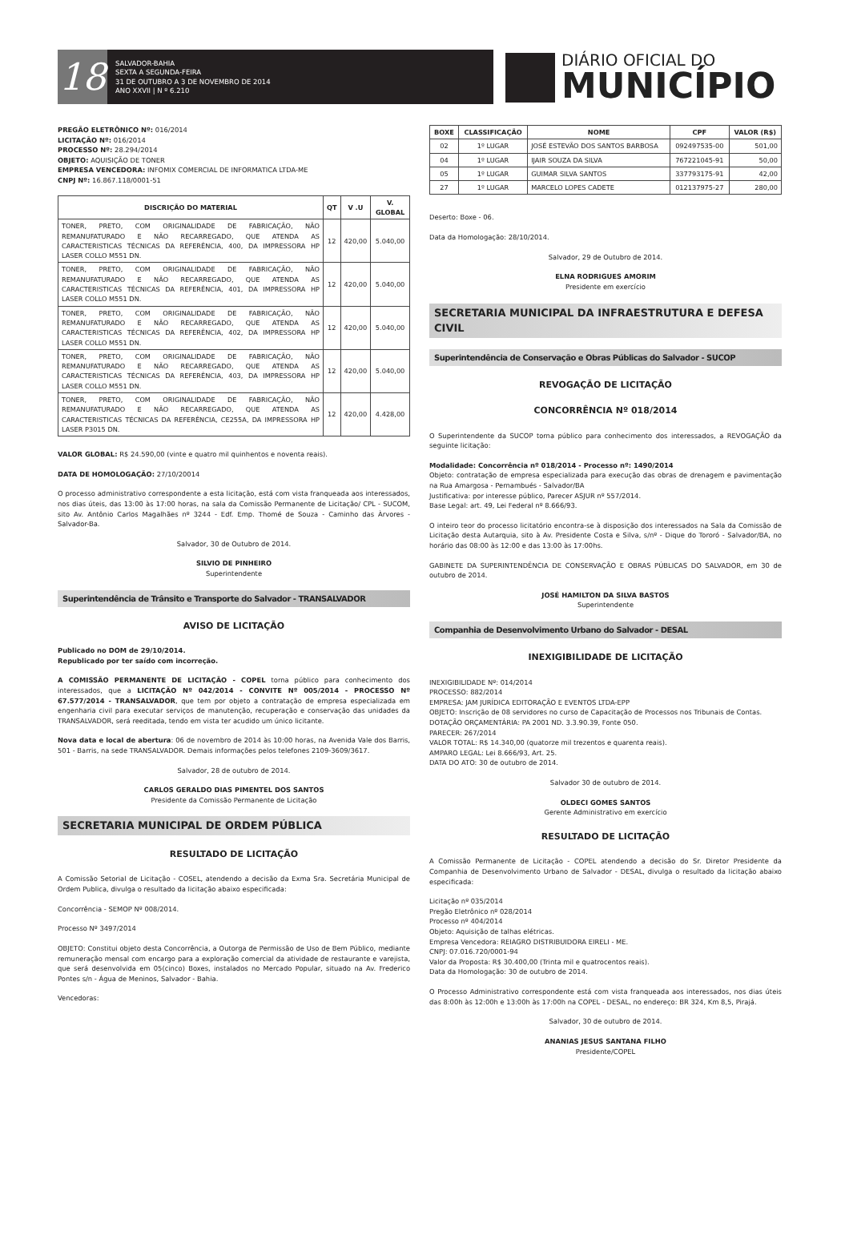18
SALVADOR-BAHIA
SEXTA A SEGUNDA-FEIRA
31 DE OUTUBRO A 3 DE NOVEMBRO DE 2014
ANO XXVII | N º 6.210
DIÁRIO OFICIAL DO
MUNICÍPIO
PREGÃO ELETRÔNICO Nº: 016/2014
LICITAÇÃO Nº: 016/2014
PROCESSO Nº: 28.294/2014
OBJETO: AQUISIÇÃO DE TONER
EMPRESA VENCEDORA: INFOMIX COMERCIAL DE INFORMATICA LTDA-ME
CNPJ Nº: 16.867.118/0001-51
| DISCRIÇÃO DO MATERIAL | QT | V .U | V. GLOBAL |
| --- | --- | --- | --- |
| TONER, PRETO, COM ORIGINALIDADE DE FABRICAÇÃO, NÃO REMANUFATURADO E NÃO RECARREGADO, QUE ATENDA AS CARACTERISTICAS TÉCNICAS DA REFERÊNCIA, 400, DA IMPRESSORA HP LASER COLLO M551 DN. | 12 | 420,00 | 5.040,00 |
| TONER, PRETO, COM ORIGINALIDADE DE FABRICAÇÃO, NÃO REMANUFATURADO E NÃO RECARREGADO, QUE ATENDA AS CARACTERISTICAS TÉCNICAS DA REFERÊNCIA, 401, DA IMPRESSORA HP LASER COLLO M551 DN. | 12 | 420,00 | 5.040,00 |
| TONER, PRETO, COM ORIGINALIDADE DE FABRICAÇÃO, NÃO REMANUFATURADO E NÃO RECARREGADO, QUE ATENDA AS CARACTERISTICAS TÉCNICAS DA REFERÊNCIA, 402, DA IMPRESSORA HP LASER COLLO M551 DN. | 12 | 420,00 | 5.040,00 |
| TONER, PRETO, COM ORIGINALIDADE DE FABRICAÇÃO, NÃO REMANUFATURADO E NÃO RECARREGADO, QUE ATENDA AS CARACTERISTICAS TÉCNICAS DA REFERÊNCIA, 403, DA IMPRESSORA HP LASER COLLO M551 DN. | 12 | 420,00 | 5.040,00 |
| TONER, PRETO, COM ORIGINALIDADE DE FABRICAÇÃO, NÃO REMANUFATURADO E NÃO RECARREGADO, QUE ATENDA AS CARACTERISTICAS TÉCNICAS DA REFERÊNCIA, CE255A, DA IMPRESSORA HP LASER P3015 DN. | 12 | 420,00 | 4.428,00 |
VALOR GLOBAL: R$ 24.590,00 (vinte e quatro mil quinhentos e noventa reais).
DATA DE HOMOLOGAÇÃO: 27/10/20014
O processo administrativo correspondente a esta licitação, está com vista franqueada aos interessados, nos dias úteis, das 13:00 às 17:00 horas, na sala da Comissão Permanente de Licitação/ CPL - SUCOM, sito Av. Antônio Carlos Magalhães nº 3244 - Edf. Emp. Thomé de Souza - Caminho das Àrvores - Salvador-Ba.
Salvador, 30 de Outubro de 2014.
SILVIO DE PINHEIRO
Superintendente
Superintendência de Trânsito e Transporte do Salvador - TRANSALVADOR
AVISO DE LICITAÇÃO
Publicado no DOM de 29/10/2014.
Republicado por ter saído com incorreção.
A COMISSÃO PERMANENTE DE LICITAÇÃO - COPEL torna público para conhecimento dos interessados, que a LICITAÇÃO Nº 042/2014 - CONVITE Nº 005/2014 - PROCESSO Nº 67.577/2014 - TRANSALVADOR, que tem por objeto a contratação de empresa especializada em engenharia civil para executar serviços de manutenção, recuperação e conservação das unidades da TRANSALVADOR, será reeditada, tendo em vista ter acudido um único licitante.
Nova data e local de abertura: 06 de novembro de 2014 às 10:00 horas, na Avenida Vale dos Barris, 501 - Barris, na sede TRANSALVADOR. Demais informações pelos telefones 2109-3609/3617.
Salvador, 28 de outubro de 2014.
CARLOS GERALDO DIAS PIMENTEL DOS SANTOS
Presidente da Comissão Permanente de Licitação
SECRETARIA MUNICIPAL DE ORDEM PÚBLICA
RESULTADO DE LICITAÇÃO
A Comissão Setorial de Licitação - COSEL, atendendo a decisão da Exma Sra. Secretária Municipal de Ordem Publica, divulga o resultado da licitação abaixo especificada:
Concorrência - SEMOP Nº 008/2014.
Processo Nº 3497/2014
OBJETO: Constitui objeto desta Concorrência, a Outorga de Permissão de Uso de Bem Público, mediante remuneração mensal com encargo para a exploração comercial da atividade de restaurante e varejista, que será desenvolvida em 05(cinco) Boxes, instalados no Mercado Popular, situado na Av. Frederico Pontes s/n - Água de Meninos, Salvador - Bahia.
Vencedoras:
| BOXE | CLASSIFICAÇÃO | NOME | CPF | VALOR (R$) |
| --- | --- | --- | --- | --- |
| 02 | 1º LUGAR | JOSÉ ESTEVÃO DOS SANTOS BARBOSA | 092497535-00 | 501,00 |
| 04 | 1º LUGAR | IJAIR SOUZA DA SILVA | 767221045-91 | 50,00 |
| 05 | 1º LUGAR | GUIMAR SILVA SANTOS | 337793175-91 | 42,00 |
| 27 | 1º LUGAR | MARCELO LOPES CADETE | 012137975-27 | 280,00 |
Deserto: Boxe - 06.
Data da Homologação: 28/10/2014.
Salvador, 29 de Outubro de 2014.
ELNA RODRIGUES AMORIM
Presidente em exercício
SECRETARIA MUNICIPAL DA INFRAESTRUTURA E DEFESA CIVIL
Superintendência de Conservação e Obras Públicas do Salvador - SUCOP
REVOGAÇÃO DE LICITAÇÃO
CONCORRÊNCIA Nº 018/2014
O Superintendente da SUCOP torna público para conhecimento dos interessados, a REVOGAÇÃO da seguinte licitação:
Modalidade: Concorrência nº 018/2014 - Processo nº: 1490/2014
Objeto: contratação de empresa especializada para execução das obras de drenagem e pavimentação na Rua Amargosa - Pernambués - Salvador/BA
Justificativa: por interesse público, Parecer ASJUR nº 557/2014.
Base Legal: art. 49, Lei Federal nº 8.666/93.
O inteiro teor do processo licitatório encontra-se à disposição dos interessados na Sala da Comissão de Licitação desta Autarquia, sito à Av. Presidente Costa e Silva, s/nº - Dique do Tororó - Salvador/BA, no horário das 08:00 às 12:00 e das 13:00 às 17:00hs.
GABINETE DA SUPERINTENDÊNCIA DE CONSERVAÇÃO E OBRAS PÚBLICAS DO SALVADOR, em 30 de outubro de 2014.
JOSÉ HAMILTON DA SILVA BASTOS
Superintendente
Companhia de Desenvolvimento Urbano do Salvador - DESAL
INEXIGIBILIDADE DE LICITAÇÃO
INEXIGIBILIDADE Nº: 014/2014
PROCESSO: 882/2014
EMPRESA: JAM JURÍDICA EDITORAÇÃO E EVENTOS LTDA-EPP
OBJETO: Inscrição de 08 servidores no curso de Capacitação de Processos nos Tribunais de Contas.
DOTAÇÃO ORÇAMENTÁRIA: PA 2001 ND. 3.3.90.39, Fonte 050.
PARECER: 267/2014
VALOR TOTAL: R$ 14.340,00 (quatorze mil trezentos e quarenta reais).
AMPARO LEGAL: Lei 8.666/93, Art. 25.
DATA DO ATO: 30 de outubro de 2014.
Salvador 30 de outubro de 2014.
OLDECI GOMES SANTOS
Gerente Administrativo em exercício
RESULTADO DE LICITAÇÃO
A Comissão Permanente de Licitação - COPEL atendendo a decisão do Sr. Diretor Presidente da Companhia de Desenvolvimento Urbano de Salvador - DESAL, divulga o resultado da licitação abaixo especificada:
Licitação nº 035/2014
Pregão Eletrônico nº 028/2014
Processo nº 404/2014
Objeto: Aquisição de talhas elétricas.
Empresa Vencedora: REIAGRO DISTRIBUIDORA EIRELI - ME.
CNPJ: 07.016.720/0001-94
Valor da Proposta: R$ 30.400,00 (Trinta mil e quatrocentos reais).
Data da Homologação: 30 de outubro de 2014.
O Processo Administrativo correspondente está com vista franqueada aos interessados, nos dias úteis das 8:00h às 12:00h e 13:00h às 17:00h na COPEL - DESAL, no endereço: BR 324, Km 8,5, Pirajá.
Salvador, 30 de outubro de 2014.
ANANIAS JESUS SANTANA FILHO
Presidente/COPEL